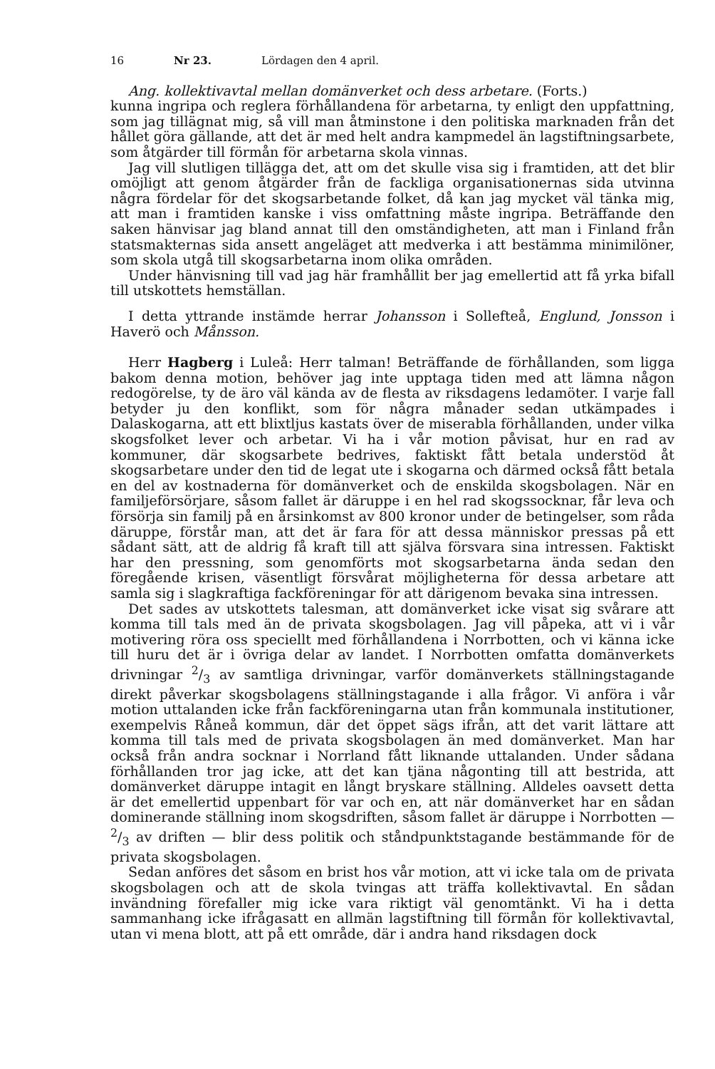16 Nr 23. Lördagen den 4 april.
Ang. kollektivavtal mellan domänverket och dess arbetare. (Forts.)
kunna ingripa och reglera förhållandena för arbetarna, ty enligt den uppfattning, som jag tillägnat mig, så vill man åtminstone i den politiska marknaden från det hållet göra gällande, att det är med helt andra kampmedel än lagstiftningsarbete, som åtgärder till förmån för arbetarna skola vinnas.
Jag vill slutligen tillägga det, att om det skulle visa sig i framtiden, att det blir omöjligt att genom åtgärder från de fackliga organisationernas sida utvinna några fördelar för det skogsarbetande folket, då kan jag mycket väl tänka mig, att man i framtiden kanske i viss omfattning måste ingripa. Beträffande den saken hänvisar jag bland annat till den omständigheten, att man i Finland från statsmakternas sida ansett angeläget att medverka i att bestämma minimilöner, som skola utgå till skogsarbetarna inom olika områden.
Under hänvisning till vad jag här framhållit ber jag emellertid att få yrka bifall till utskottets hemställan.
I detta yttrande instämde herrar Johansson i Sollefteå, Englund, Jonsson i Haverö och Månsson.
Herr Hagberg i Luleå: Herr talman! Beträffande de förhållanden, som ligga bakom denna motion, behöver jag inte upptaga tiden med att lämna någon redogörelse, ty de äro väl kända av de flesta av riksdagens ledamöter. I varje fall betyder ju den konflikt, som för några månader sedan utkämpades i Dalaskogarna, att ett blixtljus kastats över de miserabla förhållanden, under vilka skogsfolket lever och arbetar. Vi ha i vår motion påvisat, hur en rad av kommuner, där skogsarbete bedrives, faktiskt fått betala understöd åt skogsarbetare under den tid de legat ute i skogarna och därmed också fått betala en del av kostnaderna för domänverket och de enskilda skogsbolagen. När en familjeförsörjare, såsom fallet är däruppe i en hel rad skogssocknar, får leva och försörja sin familj på en årsinkomst av 800 kronor under de betingelser, som råda däruppe, förstår man, att det är fara för att dessa människor pressas på ett sådant sätt, att de aldrig få kraft till att själva försvara sina intressen. Faktiskt har den pressning, som genomförts mot skogsarbetarna ända sedan den föregående krisen, väsentligt försvårat möjligheterna för dessa arbetare att samla sig i slagkraftiga fackföreningar för att därigenom bevaka sina intressen.
Det sades av utskottets talesman, att domänverket icke visat sig svårare att komma till tals med än de privata skogsbolagen. Jag vill påpeka, att vi i vår motivering röra oss speciellt med förhållandena i Norrbotten, och vi känna icke till huru det är i övriga delar av landet. I Norrbotten omfatta domänverkets drivningar 2/3 av samtliga drivningar, varför domänverkets ställningstagande direkt påverkar skogsbolagens ställningstagande i alla frågor. Vi anföra i vår motion uttalanden icke från fackföreningarna utan från kommunala institutioner, exempelvis Råneå kommun, där det öppet sägs ifrån, att det varit lättare att komma till tals med de privata skogsbolagen än med domänverket. Man har också från andra socknar i Norrland fått liknande uttalanden. Under sådana förhållanden tror jag icke, att det kan tjäna någonting till att bestrida, att domänverket däruppe intagit en långt bryskare ställning. Alldeles oavsett detta är det emellertid uppenbart för var och en, att när domänverket har en sådan dominerande ställning inom skogsdriften, såsom fallet är däruppe i Norrbotten — 2/3 av driften — blir dess politik och ståndpunktstagande bestämmande för de privata skogsbolagen.
Sedan anföres det såsom en brist hos vår motion, att vi icke tala om de privata skogsbolagen och att de skola tvingas att träffa kollektivavtal. En sådan invändning förefaller mig icke vara riktigt väl genomtänkt. Vi ha i detta sammanhang icke ifrågasatt en allmän lagstiftning till förmån för kollektivavtal, utan vi mena blott, att på ett område, där i andra hand riksdagen dock